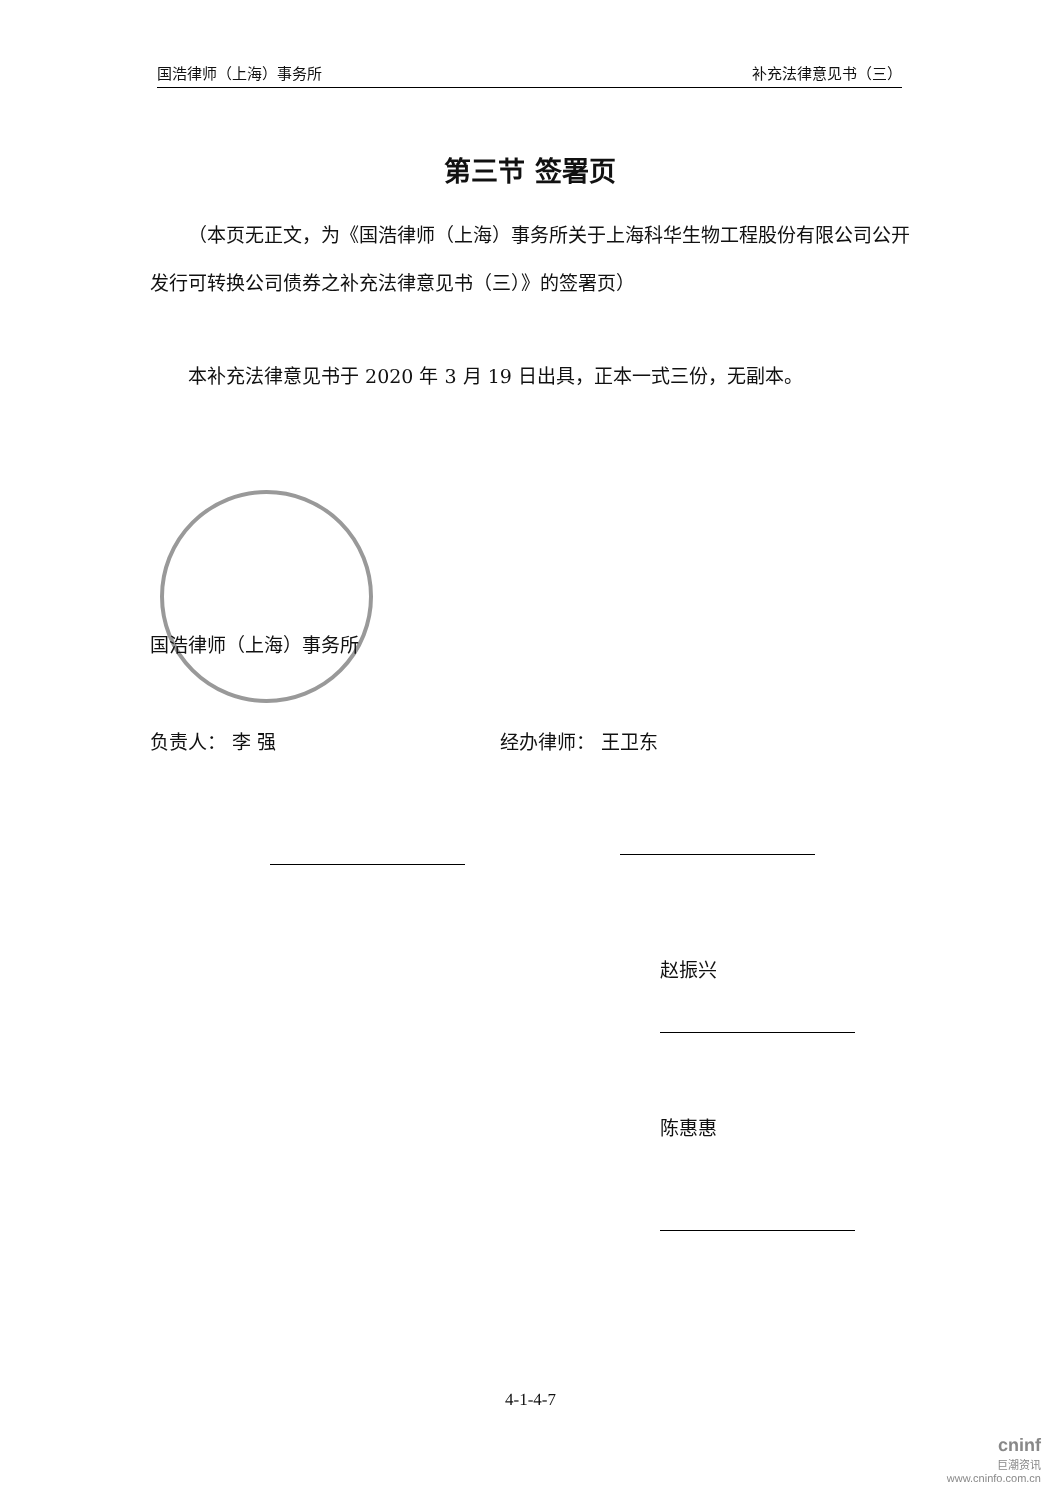国浩律师（上海）事务所 补充法律意见书（三）
第三节 签署页
（本页无正文，为《国浩律师（上海）事务所关于上海科华生物工程股份有限公司公开发行可转换公司债券之补充法律意见书（三）》的签署页）
本补充法律意见书于 2020 年 3 月 19 日出具，正本一式三份，无副本。
国浩律师（上海）事务所
负责人： 李 强 经办律师： 王卫东
赵振兴
陈惠惠
4-1-4-7
cninf
巨潮资讯
www.cninfo.com.cn